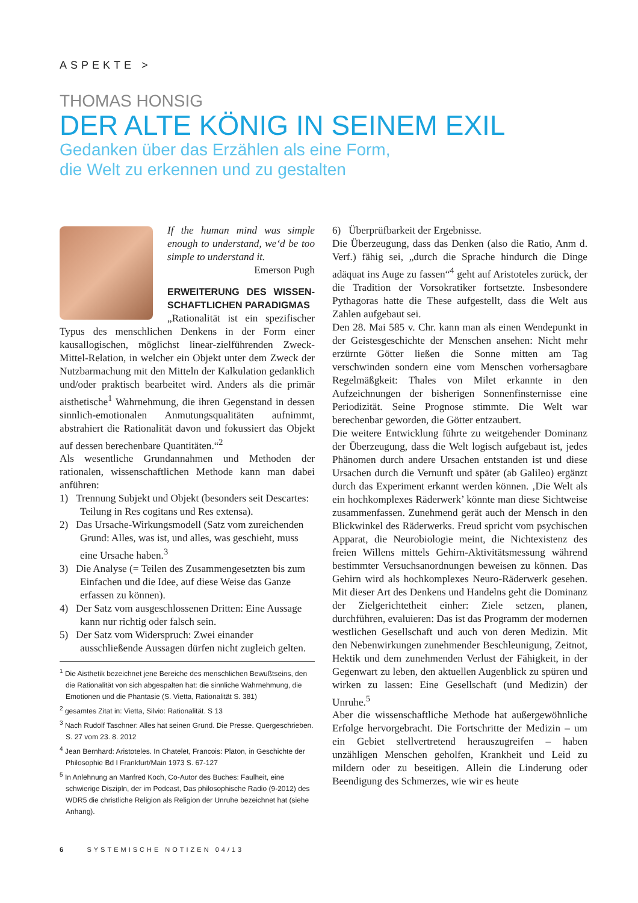ASPEKTE >
THOMAS HONSIG
DER ALTE KÖNIG IN SEINEM EXIL
Gedanken über das Erzählen als eine Form,
die Welt zu erkennen und zu gestalten
If the human mind was simple enough to understand, we‘d be too simple to understand it.
Emerson Pugh
ERWEITERUNG DES WISSEN-SCHAFTLICHEN PARADIGMAS
„Rationalität ist ein spezifischer Typus des menschlichen Denkens in der Form einer kausallogischen, möglichst linear-zielführenden Zweck-Mittel-Relation, in welcher ein Objekt unter dem Zweck der Nutzbarmachung mit den Mitteln der Kalkulation gedanklich und/oder praktisch bearbeitet wird. Anders als die primär aisthetische<sup>1</sup> Wahrnehmung, die ihren Gegenstand in dessen sinnlich-emotionalen Anmutungsqualitäten aufnimmt, abstrahiert die Rationalität davon und fokussiert das Objekt auf dessen berechenbare Quantitäten.“<sup>2</sup>
Als wesentliche Grundannahmen und Methoden der rationalen, wissenschaftlichen Methode kann man dabei anführen:
1) Trennung Subjekt und Objekt (besonders seit Descartes: Teilung in Res cogitans und Res extensa).
2) Das Ursache-Wirkungsmodell (Satz vom zureichenden Grund: Alles, was ist, und alles, was geschieht, muss eine Ursache haben.<sup>3</sup>
3) Die Analyse (= Teilen des Zusammengesetzten bis zum Einfachen und die Idee, auf diese Weise das Ganze erfassen zu können).
4) Der Satz vom ausgeschlossenen Dritten: Eine Aussage kann nur richtig oder falsch sein.
5) Der Satz vom Widerspruch: Zwei einander ausschließende Aussagen dürfen nicht zugleich gelten.
<sup>1</sup> Die Aisthetik bezeichnet jene Bereiche des menschlichen Bewußtseins, den die Rationalität von sich abgespalten hat: die sinnliche Wahrnehmung, die Emotionen und die Phantasie (S. Vietta, Rationalität S. 381)
<sup>2</sup> gesamtes Zitat in: Vietta, Silvio: Rationalität. S 13
<sup>3</sup> Nach Rudolf Taschner: Alles hat seinen Grund. Die Presse. Quergeschrieben. S. 27 vom 23. 8. 2012
<sup>4</sup> Jean Bernhard: Aristoteles. In Chatelet, Francois: Platon, in Geschichte der Philosophie Bd I Frankfurt/Main 1973 S. 67-127
<sup>5</sup> In Anlehnung an Manfred Koch, Co-Autor des Buches: Faulheit, eine schwierige Diszipln, der im Podcast, Das philosophische Radio (9-2012) des WDR5 die christliche Religion als Religion der Unruhe bezeichnet hat (siehe Anhang).
6) Überprüfbarkeit der Ergebnisse.
Die Überzeugung, dass das Denken (also die Ratio, Anm d. Verf.) fähig sei, „durch die Sprache hindurch die Dinge adäquat ins Auge zu fassen“<sup>4</sup> geht auf Aristoteles zurück, der die Tradition der Vorsokratiker fortsetzte. Insbesondere Pythagoras hatte die These aufgestellt, dass die Welt aus Zahlen aufgebaut sei.
Den 28. Mai 585 v. Chr. kann man als einen Wendepunkt in der Geistesgeschichte der Menschen ansehen: Nicht mehr erzürnte Götter ließen die Sonne mitten am Tag verschwinden sondern eine vom Menschen vorhersagbare Regelmäßgkeit: Thales von Milet erkannte in den Aufzeichnungen der bisherigen Sonnenfinsternisse eine Periodizität. Seine Prognose stimmte. Die Welt war berechenbar geworden, die Götter entzaubert.
Die weitere Entwicklung führte zu weitgehender Dominanz der Überzeugung, dass die Welt logisch aufgebaut ist, jedes Phänomen durch andere Ursachen entstanden ist und diese Ursachen durch die Vernunft und später (ab Galileo) ergänzt durch das Experiment erkannt werden können. ‚Die Welt als ein hochkomplexes Räderwerk’ könnte man diese Sichtweise zusammenfassen. Zunehmend gerät auch der Mensch in den Blickwinkel des Räderwerks. Freud spricht vom psychischen Apparat, die Neurobiologie meint, die Nichtexistenz des freien Willens mittels Gehirn-Aktivitätsmessung während bestimmter Versuchsanordnungen beweisen zu können. Das Gehirn wird als hochkomplexes Neuro-Räderwerk gesehen. Mit dieser Art des Denkens und Handelns geht die Dominanz der Zielgerichtetheit einher: Ziele setzen, planen, durchführen, evaluieren: Das ist das Programm der modernen westlichen Gesellschaft und auch von deren Medizin. Mit den Nebenwirkungen zunehmender Beschleunigung, Zeitnot, Hektik und dem zunehmenden Verlust der Fähigkeit, in der Gegenwart zu leben, den aktuellen Augenblick zu spüren und wirken zu lassen: Eine Gesellschaft (und Medizin) der Unruhe.<sup>5</sup>
Aber die wissenschaftliche Methode hat außergewöhnliche Erfolge hervorgebracht. Die Fortschritte der Medizin – um ein Gebiet stellvertretend herauszugreifen – haben unzähligen Menschen geholfen, Krankheit und Leid zu mildern oder zu beseitigen. Allein die Linderung oder Beendigung des Schmerzes, wie wir es heute
6 SYSTEMISCHE NOTIZEN 04/13